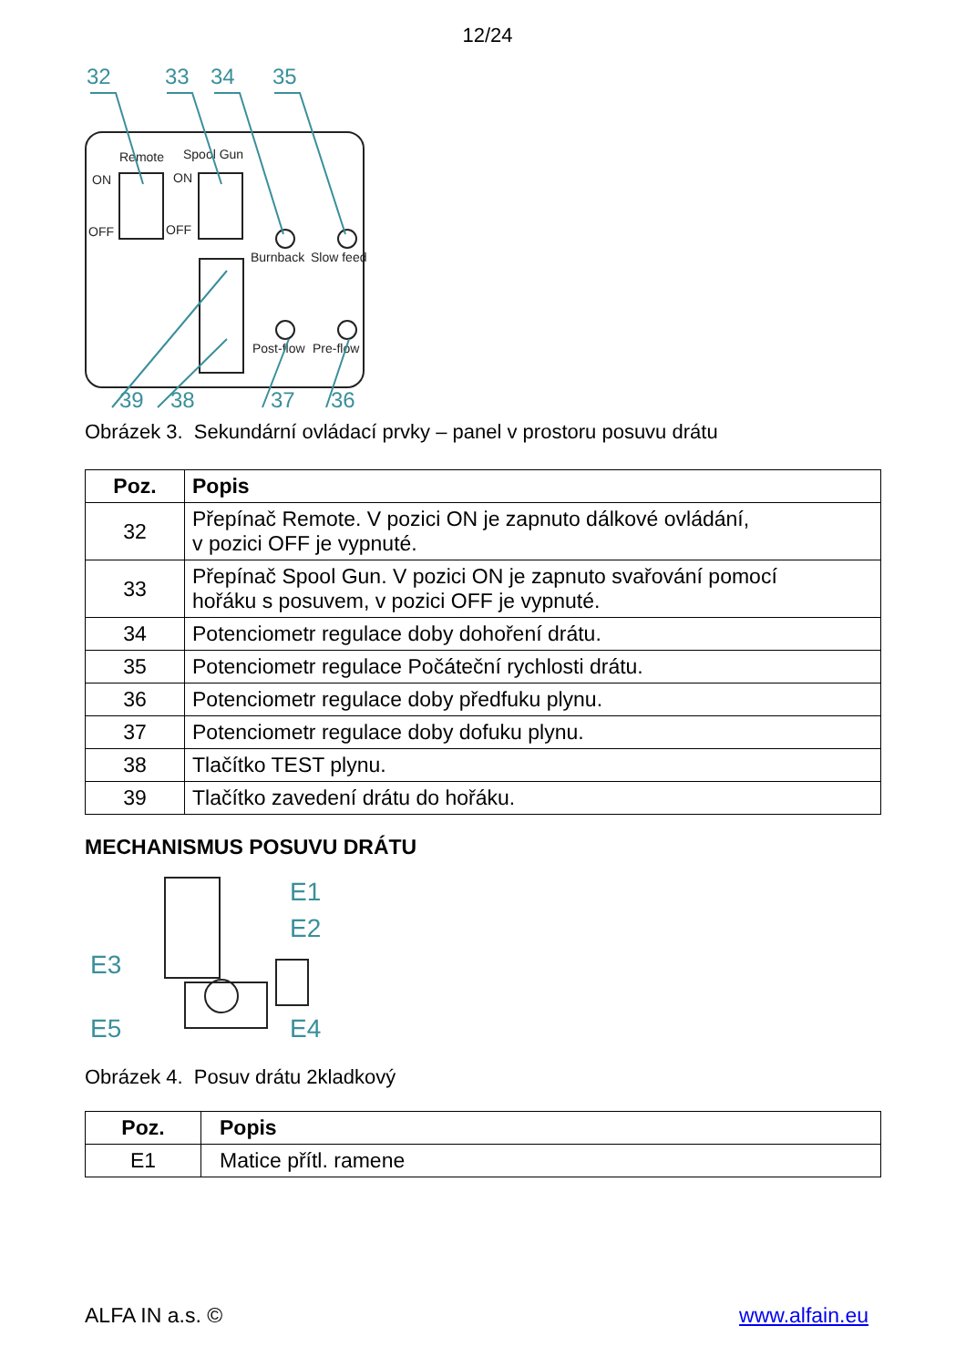12/24
32
33
34
35
39
38
37
36
Remote
Spool Gun
ON
ON
OFF
OFF
Burnback
Slow feed
Post-flow
Pre-flow
Obrázek 3. Sekundární ovládací prvky – panel v prostoru posuvu drátu
| Poz. | Popis |
| --- | --- |
| 32 | Přepínač Remote. V pozici ON je zapnuto dálkové ovládání, v pozici OFF je vypnuté. |
| 33 | Přepínač Spool Gun. V pozici ON je zapnuto svařování pomocí hořáku s posuvem, v pozici OFF je vypnuté. |
| 34 | Potenciometr regulace doby dohoření drátu. |
| 35 | Potenciometr regulace Počáteční rychlosti drátu. |
| 36 | Potenciometr regulace doby předfuku plynu. |
| 37 | Potenciometr regulace doby dofuku plynu. |
| 38 | Tlačítko TEST plynu. |
| 39 | Tlačítko zavedení drátu do hořáku. |
MECHANISMUS POSUVU DRÁTU
E1
E2
E3
E5
E4
Obrázek 4. Posuv drátu 2kladkový
| Poz. | Popis |
| --- | --- |
| E1 | Matice přítl. ramene |
ALFA IN a.s. © www.alfain.eu